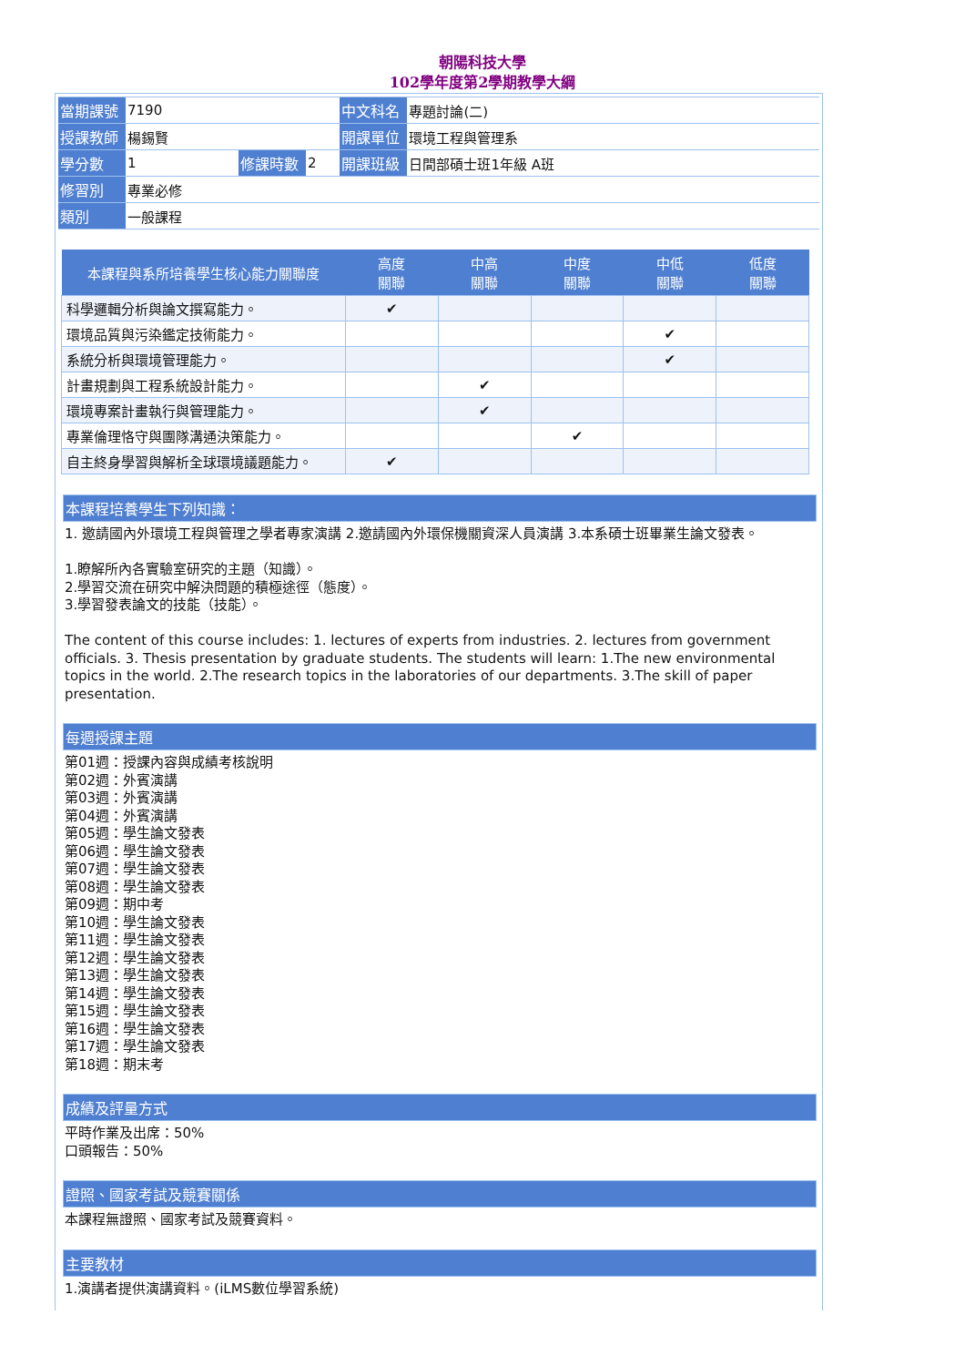朝陽科技大學
102學年度第2學期教學大綱
| 當期課號 | 7190 | | | 中文科名 | 專題討論(二) |
| 授課教師 | 楊錫賢 | | | 開課單位 | 環境工程與管理系 |
| 學分數 | 1 | 修課時數 | 2 | 開課班級 | 日間部碩士班1年級 A班 |
| 修習別 | 專業必修 | | | | |
| 類別 | 一般課程 | | | | |
| 本課程與系所培養學生核心能力關聯度 | 高度 關聯 | 中高 關聯 | 中度 關聯 | 中低 關聯 | 低度 關聯 |
| --- | --- | --- | --- | --- | --- |
| 科學邏輯分析與論文撰寫能力。 | ✔ | | | | |
| 環境品質與污染鑑定技術能力。 | | | | ✔ | |
| 系統分析與環境管理能力。 | | | | ✔ | |
| 計畫規劃與工程系統設計能力。 | | ✔ | | | |
| 環境專案計畫執行與管理能力。 | | ✔ | | | |
| 專業倫理恪守與團隊溝通決策能力。 | | | ✔ | | |
| 自主終身學習與解析全球環境議題能力。 | ✔ | | | | |
本課程培養學生下列知識：
1. 邀請國內外環境工程與管理之學者專家演講 2.邀請國內外環保機關資深人員演講 3.本系碩士班畢業生論文發表。
1.瞭解所內各實驗室研究的主題（知識）。
2.學習交流在研究中解決問題的積極途徑（態度）。
3.學習發表論文的技能（技能）。
The content of this course includes: 1. lectures of experts from industries. 2. lectures from government officials. 3. Thesis presentation by graduate students. The students will learn: 1.The new environmental topics in the world. 2.The research topics in the laboratories of our departments. 3.The skill of paper presentation.
每週授課主題
第01週：授課內容與成績考核說明
第02週：外賓演講
第03週：外賓演講
第04週：外賓演講
第05週：學生論文發表
第06週：學生論文發表
第07週：學生論文發表
第08週：學生論文發表
第09週：期中考
第10週：學生論文發表
第11週：學生論文發表
第12週：學生論文發表
第13週：學生論文發表
第14週：學生論文發表
第15週：學生論文發表
第16週：學生論文發表
第17週：學生論文發表
第18週：期末考
成績及評量方式
平時作業及出席：50%
口頭報告：50%
證照、國家考試及競賽關係
本課程無證照、國家考試及競賽資料。
主要教材
1.演講者提供演講資料。(iLMS數位學習系統)